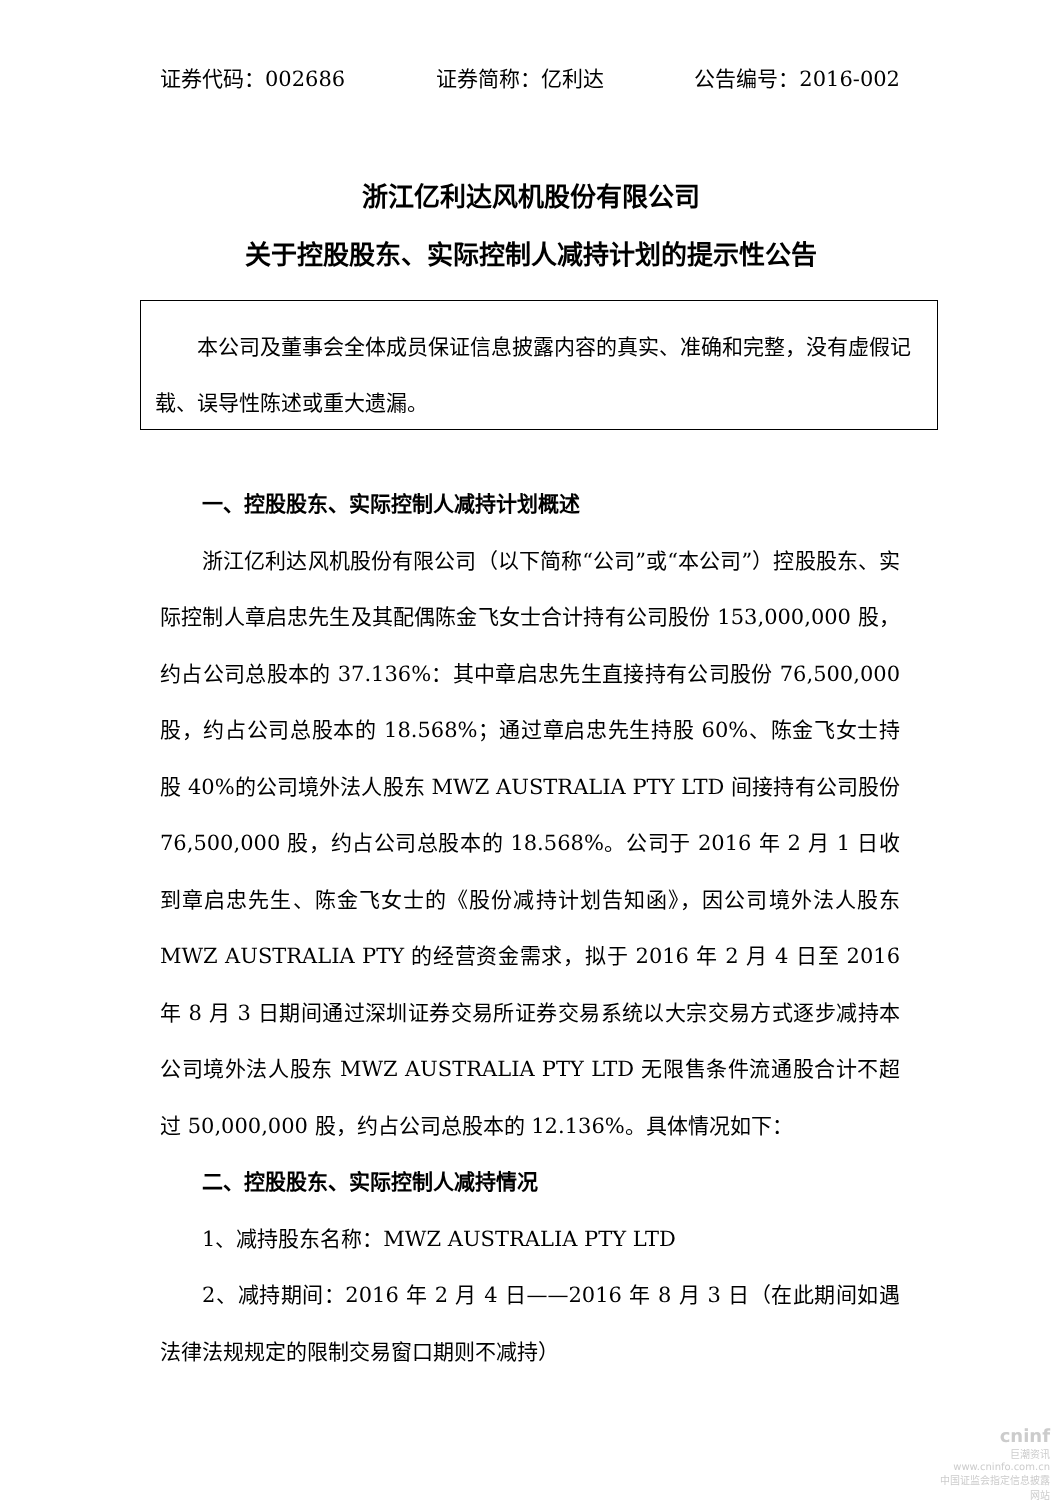证券代码：002686 证券简称：亿利达 公告编号：2016-002
浙江亿利达风机股份有限公司
关于控股股东、实际控制人减持计划的提示性公告
本公司及董事会全体成员保证信息披露内容的真实、准确和完整，没有虚假记载、误导性陈述或重大遗漏。
一、控股股东、实际控制人减持计划概述
浙江亿利达风机股份有限公司（以下简称“公司”或“本公司”）控股股东、实际控制人章启忠先生及其配偶陈金飞女士合计持有公司股份 153,000,000 股，约占公司总股本的 37.136%：其中章启忠先生直接持有公司股份 76,500,000 股，约占公司总股本的 18.568%；通过章启忠先生持股 60%、陈金飞女士持股 40%的公司境外法人股东 MWZ AUSTRALIA PTY LTD 间接持有公司股份 76,500,000 股，约占公司总股本的 18.568%。公司于 2016 年 2 月 1 日收到章启忠先生、陈金飞女士的《股份减持计划告知函》，因公司境外法人股东 MWZ AUSTRALIA PTY 的经营资金需求，拟于 2016 年 2 月 4 日至 2016 年 8 月 3 日期间通过深圳证券交易所证券交易系统以大宗交易方式逐步减持本公司境外法人股东 MWZ AUSTRALIA PTY LTD 无限售条件流通股合计不超过 50,000,000 股，约占公司总股本的 12.136%。具体情况如下：
二、控股股东、实际控制人减持情况
1、减持股东名称：MWZ AUSTRALIA PTY LTD
2、减持期间：2016 年 2 月 4 日——2016 年 8 月 3 日（在此期间如遇法律法规规定的限制交易窗口期则不减持）
cninf
巨潮资讯
www.cninfo.com.cn
中国证监会指定信息披露网站